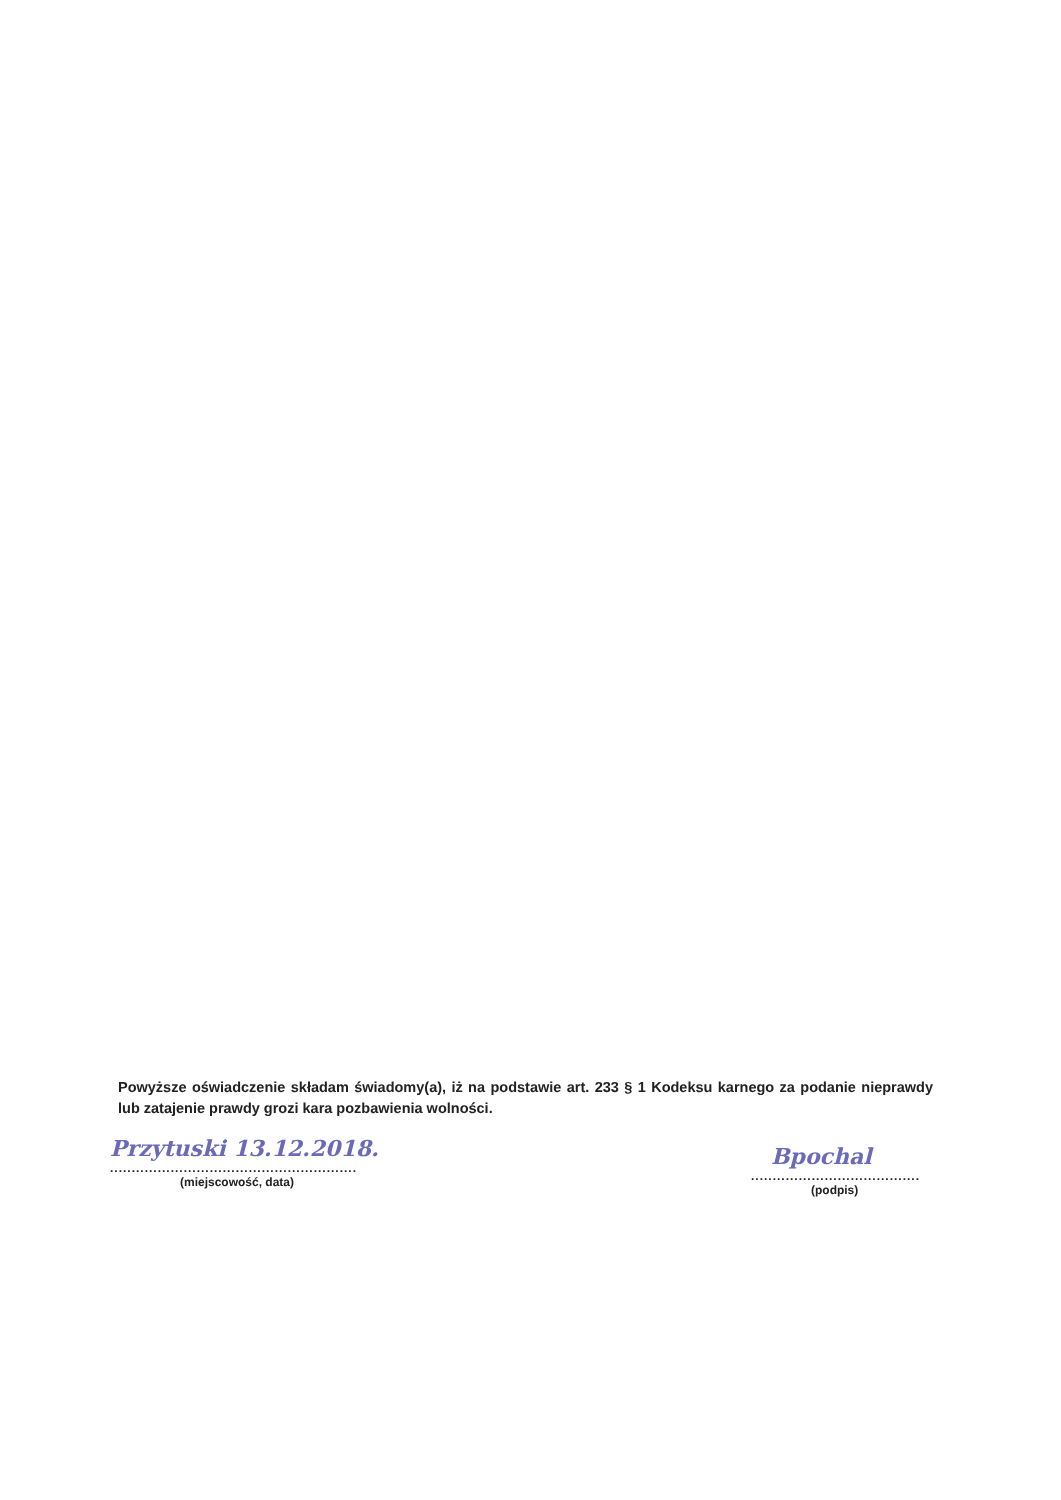Powyższe oświadczenie składam świadomy(a), iż na podstawie art. 233 § 1 Kodeksu karnego za podanie nieprawdy lub zatajenie prawdy grozi kara pozbawienia wolności.
Przytuski 13.12.2018.
.........................................................
(miejscowość, data)
Bpochal
.......................................
(podpis)